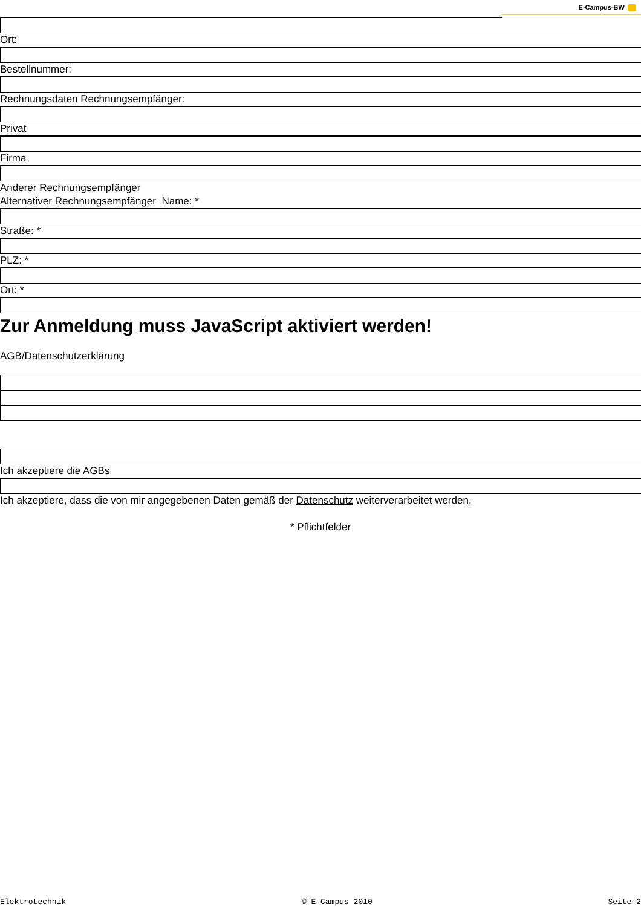E-Campus-BW
Ort:
Bestellnummer:
Rechnungsdaten Rechnungsempfänger:
Privat
Firma
Anderer Rechnungsempfänger
Alternativer Rechnungsempfänger Name: *
Straße: *
PLZ: *
Ort: *
Zur Anmeldung muss JavaScript aktiviert werden!
AGB/Datenschutzerklärung
Ich akzeptiere die AGBs
Ich akzeptiere, dass die von mir angegebenen Daten gemäß der Datenschutz weiterverarbeitet werden.
* Pflichtfelder
Elektrotechnik © E-Campus 2010 Seite 2